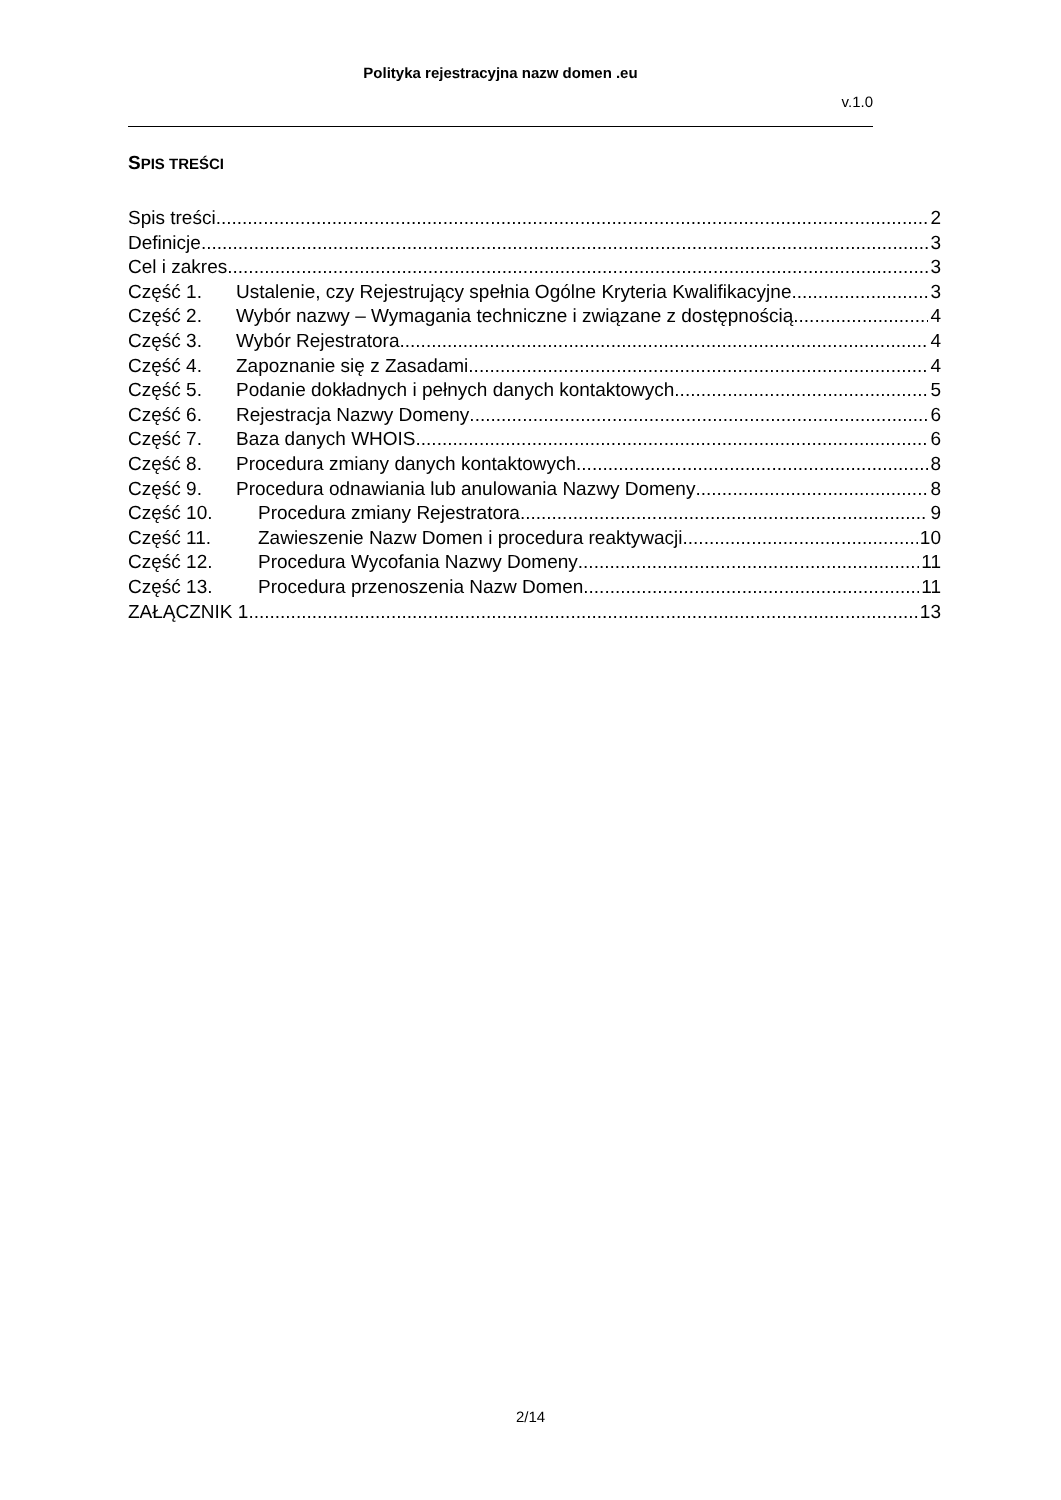Polityka rejestracyjna nazw domen .eu
v.1.0
SPIS TREŚCI
Spis treści 2
Definicje 3
Cel i zakres 3
Część 1. Ustalenie, czy Rejestrujący spełnia Ogólne Kryteria Kwalifikacyjne 3
Część 2. Wybór nazwy – Wymagania techniczne i związane z dostępnością 4
Część 3. Wybór Rejestratora 4
Część 4. Zapoznanie się z Zasadami 4
Część 5. Podanie dokładnych i pełnych danych kontaktowych 5
Część 6. Rejestracja Nazwy Domeny 6
Część 7. Baza danych WHOIS 6
Część 8. Procedura zmiany danych kontaktowych 8
Część 9. Procedura odnawiania lub anulowania Nazwy Domeny 8
Część 10. Procedura zmiany Rejestratora 9
Część 11. Zawieszenie Nazw Domen i procedura reaktywacji 10
Część 12. Procedura Wycofania Nazwy Domeny 11
Część 13. Procedura przenoszenia Nazw Domen 11
ZAŁĄCZNIK 1 13
2/14